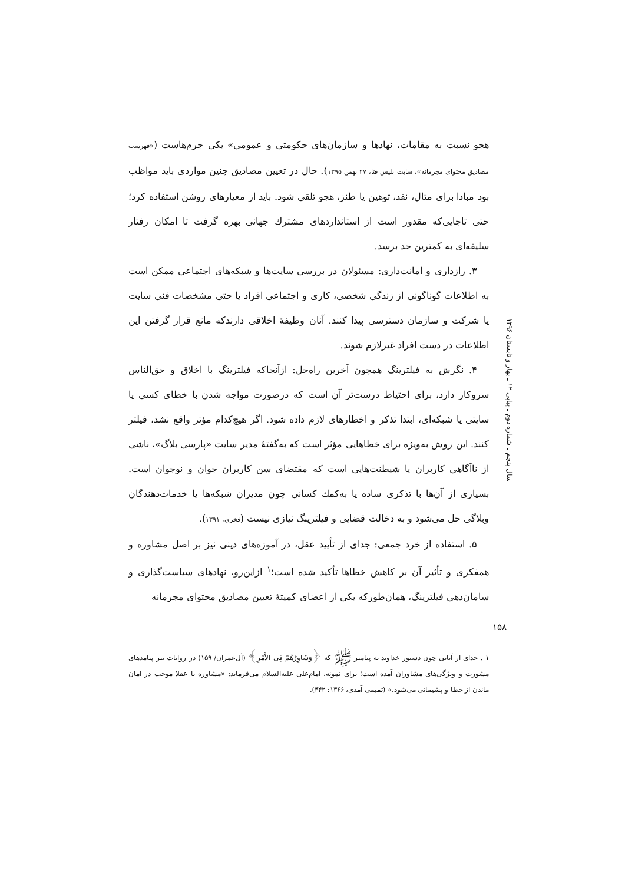هجو نسبت به مقامات، نهادها و سازمان‌های حکومتی و عمومی» یکی جرم‌هاست («فهرست مصادیق محتوای مجرمانه»، سایت پلیس فتا، ۲۷ بهمن ۱۳۹۵). حال در تعیین مصادیق چنین مواردی باید مواظب بود مبادا برای مثال، نقد، توهین یا طنز، هجو تلقی شود. باید از معیارهای روشن استفاده کرد؛ حتی تاجایی‌که مقدور است از استانداردهای مشترك جهانی بهره گرفت تا امکان رفتار سلیقه‌ای به کمترین حد برسد.
۳. رازداری و امانت‌داری: مسئولان در بررسی سایت‌ها و شبکه‌های اجتماعی ممکن است به اطلاعات گوناگونی از زندگی شخصی، کاری و اجتماعی افراد یا حتی مشخصات فنی سایت یا شرکت و سازمان دسترسی پیدا کنند. آنان وظیفهٔ اخلاقی دارندکه مانع قرار گرفتن این اطلاعات در دست افراد غیرلازم شوند.
۴. نگرش به فیلترینگ همچون آخرین راه‌حل: ازآنجاکه فیلترینگ با اخلاق و حق‌الناس سروکار دارد، برای احتیاط درست‌تر آن است که درصورت مواجه شدن با خطای کسی یا سایتی یا شبکه‌ای، ابتدا تذکر و اخطارهای لازم داده شود. اگر هیچ‌کدام مؤثر واقع نشد، فیلتر کنند. این روش به‌ویژه برای خطاهایی مؤثر است که به‌گفتهٔ مدیر سایت «پارسی بلاگ»، ناشی از ناآگاهی کاربران یا شیطنت‌هایی است که مقتضای سن کاربران جوان و نوجوان است. بسیاری از آن‌ها با تذکری ساده یا به‌کمك کسانی چون مدیران شبکه‌ها یا خدمات‌دهندگان وبلاگی حل می‌شود و به دخالت قضایی و فیلترینگ نیازی نیست (فخری، ۱۳۹۱).
۵. استفاده از خرد جمعی: جدای از تأیید عقل، در آموزه‌های دینی نیز بر اصل مشاوره و همفکری و تأثیر آن بر کاهش خطاها تأکید شده است؛<sup>۱</sup> ازاین‌رو، نهادهای سیاست‌گذاری و سامان‌دهی فیلترینگ، همان‌طورکه یکی از اعضای کمیتهٔ تعیین مصادیق محتوای مجرمانه
۱ . جدای از آیاتی چون دستور خداوند به پیامبر ﷺ که ﴿وَشَاوِرْهُمْ فِی الأَمْرِ﴾ (آل‌عمران/ ۱۵۹) در روایات نیز پیامدهای مشورت و ویژگی‌های مشاوران آمده است؛ برای نمونه، امام‌علی علیه‌السلام می‌فرماید: «مشاوره با عقلا موجب در امان ماندن از خطا و پشیمانی می‌شود.» (تمیمی آمدی، ۱۳۶۶: ۴۴۲).
سال پنجم ـ شماره دوم ـ پیاپی ۱۲ ـ بهار و تابستان ۱۳۹۶
۱۵۸